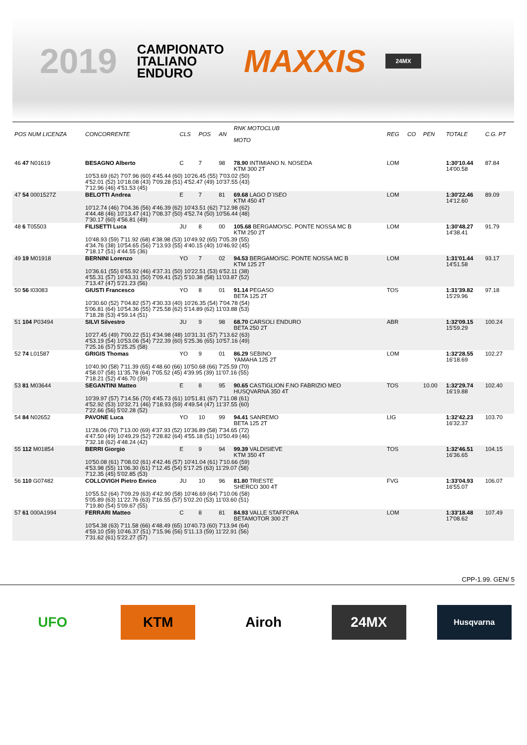2019
CAMPIONATO
ITALIANO
ENDURO
MAXXIS
24MX
| POS NUM LICENZA | CONCORRENTE | CLS | POS | AN | RNK MOTOCLUB MOTO | REG | CO | PEN | TOTALE | C.G. PT |
| --- | --- | --- | --- | --- | --- | --- | --- | --- | --- | --- |
| 46 47 N01619 | BESAGNO Alberto | C | 7 | 98 | 78.90 INTIMIANO N. NOSEDA KTM 300 2T | LOM | | | 1:30'10.44 14'00.58 | 87.84 |
| | 10'53.69 (62) 7'07.96 (60) 4'45.44 (60) 10'26.45 (55) 7'03.02 (50) 4'52.01 (52) 10'18.08 (43) 7'09.28 (51) 4'52.47 (49) 10'37.55 (43) 7'12.96 (46) 4'51.53 (45) | | | | | | | | | |
| 47 54 0001527Z | BELOTTI Andrea | E | 7 | 81 | 69.68 LAGO D`ISEO KTM 450 4T | LOM | | | 1:30'22.46 14'12.60 | 89.09 |
| | 10'12.74 (46) 7'04.36 (56) 4'46.39 (62) 10'43.51 (62) 7'12.98 (62) 4'44.48 (46) 10'13.47 (41) 7'08.37 (50) 4'52.74 (50) 10'56.44 (48) 7'30.17 (60) 4'56.81 (49) | | | | | | | | | |
| 48 6 T05503 | FILISETTI Luca | JU | 8 | 00 | 105.68 BERGAMO/SC. PONTE NOSSA MC B KTM 250 2T | LOM | | | 1:30'48.27 14'38.41 | 91.79 |
| | 10'48.93 (59) 7'11.92 (68) 4'38.98 (53) 10'49.92 (65) 7'05.39 (55) 4'34.76 (38) 10'54.65 (56) 7'13.93 (55) 4'40.15 (40) 10'46.92 (45) 7'18.17 (51) 4'44.55 (36) | | | | | | | | | |
| 49 19 M01918 | BERNINI Lorenzo | YO | 7 | 02 | 94.53 BERGAMO/SC. PONTE NOSSA MC B KTM 125 2T | LOM | | | 1:31'01.44 14'51.58 | 93.17 |
| | 10'36.61 (55) 6'55.92 (46) 4'37.31 (50) 10'22.51 (53) 6'52.11 (38) 4'55.31 (57) 10'43.31 (50) 7'09.41 (52) 5'10.38 (58) 11'03.87 (52) 7'13.47 (47) 5'21.23 (56) | | | | | | | | | |
| 50 56 I03083 | GIUSTI Francesco | YO | 8 | 01 | 91.14 PEGASO BETA 125 2T | TOS | | | 1:31'39.82 15'29.96 | 97.18 |
| | 10'30.60 (52) 7'04.82 (57) 4'30.33 (40) 10'26.35 (54) 7'04.78 (54) 5'06.81 (64) 10'54.36 (55) 7'25.58 (62) 5'14.89 (62) 11'03.88 (53) 7'18.28 (53) 4'59.14 (51) | | | | | | | | | |
| 51 104 P03494 | SILVI Silvestro | JU | 9 | 98 | 68.70 CARSOLI ENDURO BETA 250 2T | ABR | | | 1:32'09.15 15'59.29 | 100.24 |
| | 10'27.45 (49) 7'00.22 (51) 4'34.98 (48) 10'31.31 (57) 7'13.62 (63) 4'53.19 (54) 10'53.06 (54) 7'22.39 (60) 5'25.36 (65) 10'57.16 (49) 7'25.16 (57) 5'25.25 (58) | | | | | | | | | |
| 52 74 L01587 | GRIGIS Thomas | YO | 9 | 01 | 86.29 SEBINO YAMAHA 125 2T | LOM | | | 1:32'28.55 16'18.69 | 102.27 |
| | 10'40.90 (58) 7'11.39 (65) 4'48.60 (66) 10'50.68 (66) 7'25.59 (70) 4'58.07 (58) 11'35.78 (64) 7'05.52 (45) 4'39.95 (39) 11'07.16 (55) 7'18.21 (52) 4'46.70 (39) | | | | | | | | | |
| 53 81 M03644 | SEGANTINI Matteo | E | 8 | 95 | 90.65 CASTIGLION F.NO FABRIZIO MEO HUSQVARNA 350 4T | TOS | | 10.00 | 1:32'29.74 16'19.88 | 102.40 |
| | 10'39.97 (57) 7'14.56 (70) 4'45.73 (61) 10'51.81 (67) 7'11.08 (61) 4'52.92 (53) 10'32.71 (46) 7'18.93 (59) 4'49.54 (47) 11'37.55 (60) 7'22.66 (56) 5'02.28 (52) | | | | | | | | | |
| 54 84 N02652 | PAVONE Luca | YO | 10 | 99 | 94.41 SANREMO BETA 125 2T | LIG | | | 1:32'42.23 16'32.37 | 103.70 |
| | 11'28.06 (70) 7'13.00 (69) 4'37.93 (52) 10'36.89 (58) 7'34.65 (72) 4'47.50 (49) 10'49.29 (52) 7'28.82 (64) 4'55.18 (51) 10'50.49 (46) 7'32.18 (62) 4'48.24 (42) | | | | | | | | | |
| 55 112 M01854 | BERRI Giorgio | E | 9 | 94 | 99.39 VALDISIEVE KTM 350 4T | TOS | | | 1:32'46.51 16'36.65 | 104.15 |
| | 10'50.08 (61) 7'08.02 (61) 4'42.46 (57) 10'41.04 (61) 7'10.66 (59) 4'53.98 (55) 11'06.30 (61) 7'12.45 (54) 5'17.25 (63) 11'29.07 (58) 7'12.35 (45) 5'02.85 (53) | | | | | | | | | |
| 56 110 G07482 | COLLOVIGH Pietro Enrico | JU | 10 | 96 | 81.80 TRIESTE SHERCO 300 4T | FVG | | | 1:33'04.93 16'55.07 | 106.07 |
| | 10'55.52 (64) 7'09.29 (63) 4'42.90 (58) 10'46.69 (64) 7'10.06 (58) 5'05.89 (63) 11'22.76 (63) 7'16.55 (57) 5'02.20 (53) 11'03.60 (51) 7'19.80 (54) 5'09.67 (55) | | | | | | | | | |
| 57 61 000A1994 | FERRARI Matteo | C | 8 | 81 | 84.93 VALLE STAFFORA BETAMOTOR 300 2T | LOM | | | 1:33'18.48 17'08.62 | 107.49 |
| | 10'54.38 (63) 7'11.58 (66) 4'48.49 (65) 10'40.73 (60) 7'13.94 (64) 4'59.10 (59) 10'46.37 (51) 7'15.96 (56) 5'11.13 (59) 11'22.91 (56) 7'31.62 (61) 5'22.27 (57) | | | | | | | | | |
CPP-1.99. GEN/ 5
UFO KTM Airoh 24MX
Husqvarna